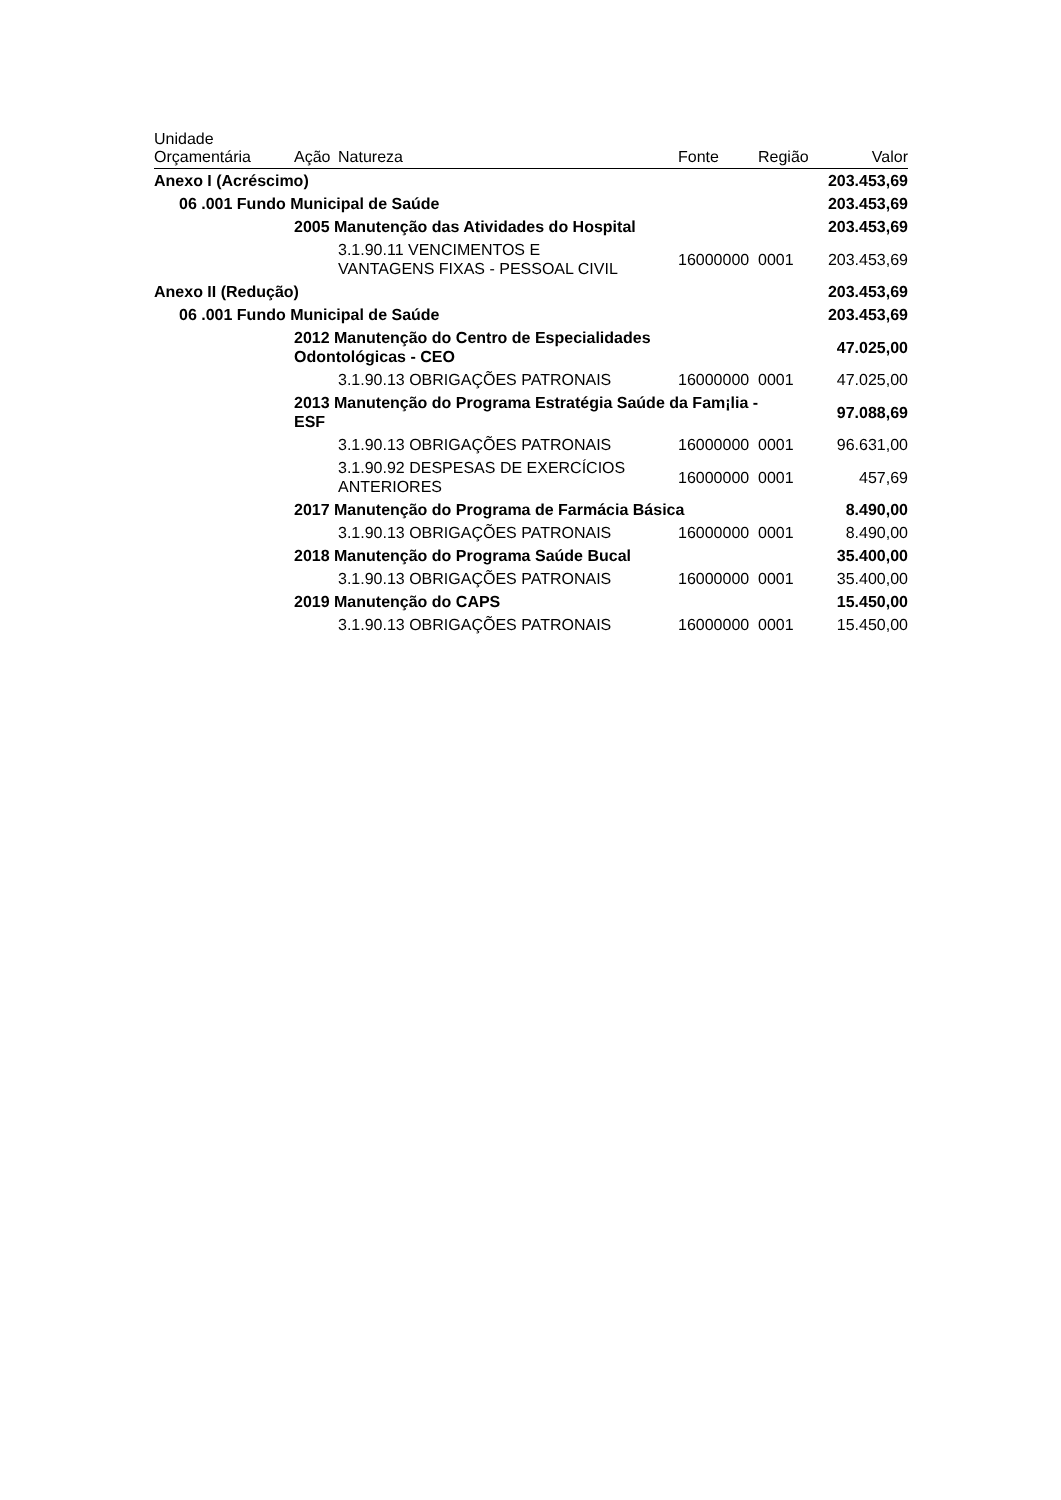| Unidade Orçamentária | Ação | Natureza | Fonte | Região | Valor |
| --- | --- | --- | --- | --- | --- |
| Anexo I (Acréscimo) | | | | | 203.453,69 |
| 06 .001 Fundo Municipal de Saúde | | | | | 203.453,69 |
| | 2005 Manutenção das Atividades do Hospital | | | | 203.453,69 |
| | | 3.1.90.11 VENCIMENTOS E VANTAGENS FIXAS - PESSOAL CIVIL | 16000000 | 0001 | 203.453,69 |
| Anexo II (Redução) | | | | | 203.453,69 |
| 06 .001 Fundo Municipal de Saúde | | | | | 203.453,69 |
| | 2012 Manutenção do Centro de Especialidades Odontológicas - CEO | | | | 47.025,00 |
| | | 3.1.90.13 OBRIGAÇÕES PATRONAIS | 16000000 | 0001 | 47.025,00 |
| | 2013 Manutenção do Programa Estratégia Saúde da Fam¡lia - ESF | | | | 97.088,69 |
| | | 3.1.90.13 OBRIGAÇÕES PATRONAIS | 16000000 | 0001 | 96.631,00 |
| | | 3.1.90.92 DESPESAS DE EXERCÍCIOS ANTERIORES | 16000000 | 0001 | 457,69 |
| | 2017 Manutenção do Programa de Farmácia Básica | | | | 8.490,00 |
| | | 3.1.90.13 OBRIGAÇÕES PATRONAIS | 16000000 | 0001 | 8.490,00 |
| | 2018 Manutenção do Programa Saúde Bucal | | | | 35.400,00 |
| | | 3.1.90.13 OBRIGAÇÕES PATRONAIS | 16000000 | 0001 | 35.400,00 |
| | 2019 Manutenção do CAPS | | | | 15.450,00 |
| | | 3.1.90.13 OBRIGAÇÕES PATRONAIS | 16000000 | 0001 | 15.450,00 |